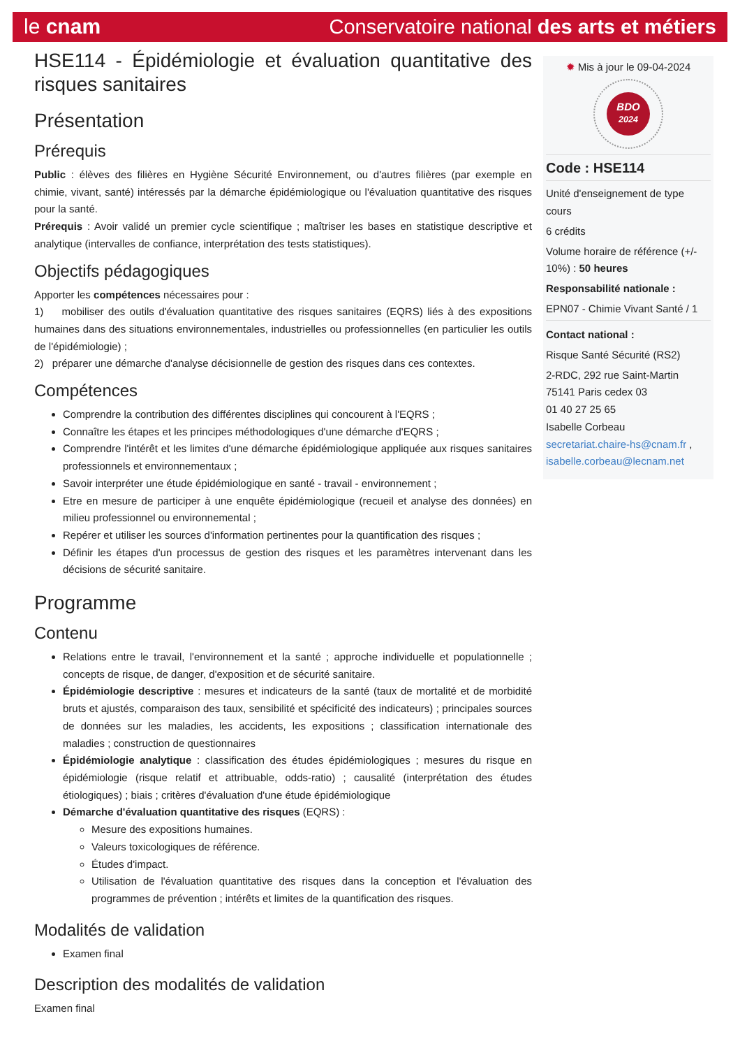le cnam Conservatoire national des arts et métiers
HSE114 - Épidémiologie et évaluation quantitative des risques sanitaires
Présentation
Prérequis
Public : élèves des filières en Hygiène Sécurité Environnement, ou d'autres filières (par exemple en chimie, vivant, santé) intéressés par la démarche épidémiologique ou l'évaluation quantitative des risques pour la santé.
Prérequis : Avoir validé un premier cycle scientifique ; maîtriser les bases en statistique descriptive et analytique (intervalles de confiance, interprétation des tests statistiques).
Objectifs pédagogiques
Apporter les compétences nécessaires pour :
1) mobiliser des outils d'évaluation quantitative des risques sanitaires (EQRS) liés à des expositions humaines dans des situations environnementales, industrielles ou professionnelles (en particulier les outils de l'épidémiologie) ;
2) préparer une démarche d'analyse décisionnelle de gestion des risques dans ces contextes.
Compétences
Comprendre la contribution des différentes disciplines qui concourent à l'EQRS ;
Connaître les étapes et les principes méthodologiques d'une démarche d'EQRS ;
Comprendre l'intérêt et les limites d'une démarche épidémiologique appliquée aux risques sanitaires professionnels et environnementaux ;
Savoir interpréter une étude épidémiologique en santé - travail - environnement ;
Etre en mesure de participer à une enquête épidémiologique (recueil et analyse des données) en milieu professionnel ou environnemental ;
Repérer et utiliser les sources d'information pertinentes pour la quantification des risques ;
Définir les étapes d'un processus de gestion des risques et les paramètres intervenant dans les décisions de sécurité sanitaire.
Programme
Contenu
Relations entre le travail, l'environnement et la santé ; approche individuelle et populationnelle ; concepts de risque, de danger, d'exposition et de sécurité sanitaire.
Épidémiologie descriptive : mesures et indicateurs de la santé (taux de mortalité et de morbidité bruts et ajustés, comparaison des taux, sensibilité et spécificité des indicateurs) ; principales sources de données sur les maladies, les accidents, les expositions ; classification internationale des maladies ; construction de questionnaires
Épidémiologie analytique : classification des études épidémiologiques ; mesures du risque en épidémiologie (risque relatif et attribuable, odds-ratio) ; causalité (interprétation des études étiologiques) ; biais ; critères d'évaluation d'une étude épidémiologique
Démarche d'évaluation quantitative des risques (EQRS) :
Mesure des expositions humaines.
Valeurs toxicologiques de référence.
Études d'impact.
Utilisation de l'évaluation quantitative des risques dans la conception et l'évaluation des programmes de prévention ; intérêts et limites de la quantification des risques.
Modalités de validation
Examen final
Description des modalités de validation
Examen final
✹ Mis à jour le 09-04-2024
BDO
2024
Code : HSE114
Unité d'enseignement de type cours
6 crédits
Volume horaire de référence (+/- 10%) : 50 heures
Responsabilité nationale :
EPN07 - Chimie Vivant Santé / 1
Contact national :
Risque Santé Sécurité (RS2)
2-RDC, 292 rue Saint-Martin
75141 Paris cedex 03
01 40 27 25 65
Isabelle Corbeau
secretariat.chaire-hs@cnam.fr , isabelle.corbeau@lecnam.net